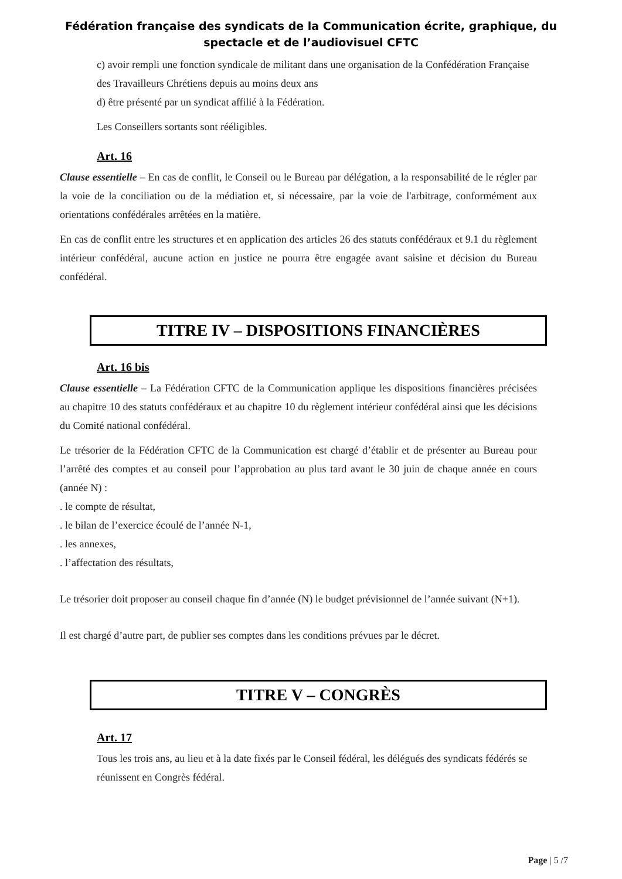Fédération française des syndicats de la Communication écrite, graphique, du spectacle et de l’audiovisuel CFTC
c) avoir rempli une fonction syndicale de militant dans une organisation de la Confédération Française des Travailleurs Chrétiens depuis au moins deux ans
d) être présenté par un syndicat affilié à la Fédération.
Les Conseillers sortants sont rééligibles.
Art. 16
Clause essentielle – En cas de conflit, le Conseil ou le Bureau par délégation, a la responsabilité de le régler par la voie de la conciliation ou de la médiation et, si nécessaire, par la voie de l'arbitrage, conformément aux orientations confédérales arrêtées en la matière.
En cas de conflit entre les structures et en application des articles 26 des statuts confédéraux et 9.1 du règlement intérieur confédéral, aucune action en justice ne pourra être engagée avant saisine et décision du Bureau confédéral.
TITRE IV – DISPOSITIONS FINANCIÈRES
Art. 16 bis
Clause essentielle – La Fédération CFTC de la Communication applique les dispositions financières précisées au chapitre 10 des statuts confédéraux et au chapitre 10 du règlement intérieur confédéral ainsi que les décisions du Comité national confédéral.
Le trésorier de la Fédération CFTC de la Communication est chargé d’établir et de présenter au Bureau pour l’arrêté des comptes et au conseil pour l’approbation au plus tard avant le 30 juin de chaque année en cours (année N) :
. le compte de résultat,
. le bilan de l’exercice écoulé de l’année N-1,
. les annexes,
. l’affectation des résultats,
Le trésorier doit proposer au conseil chaque fin d’année (N) le budget prévisionnel de l’année suivant (N+1).
Il est chargé d’autre part, de publier ses comptes dans les conditions prévues par le décret.
TITRE V – CONGRÈS
Art. 17
Tous les trois ans, au lieu et à la date fixés par le Conseil fédéral, les délégués des syndicats fédérés se réunissent en Congrès fédéral.
Page | 5 /7